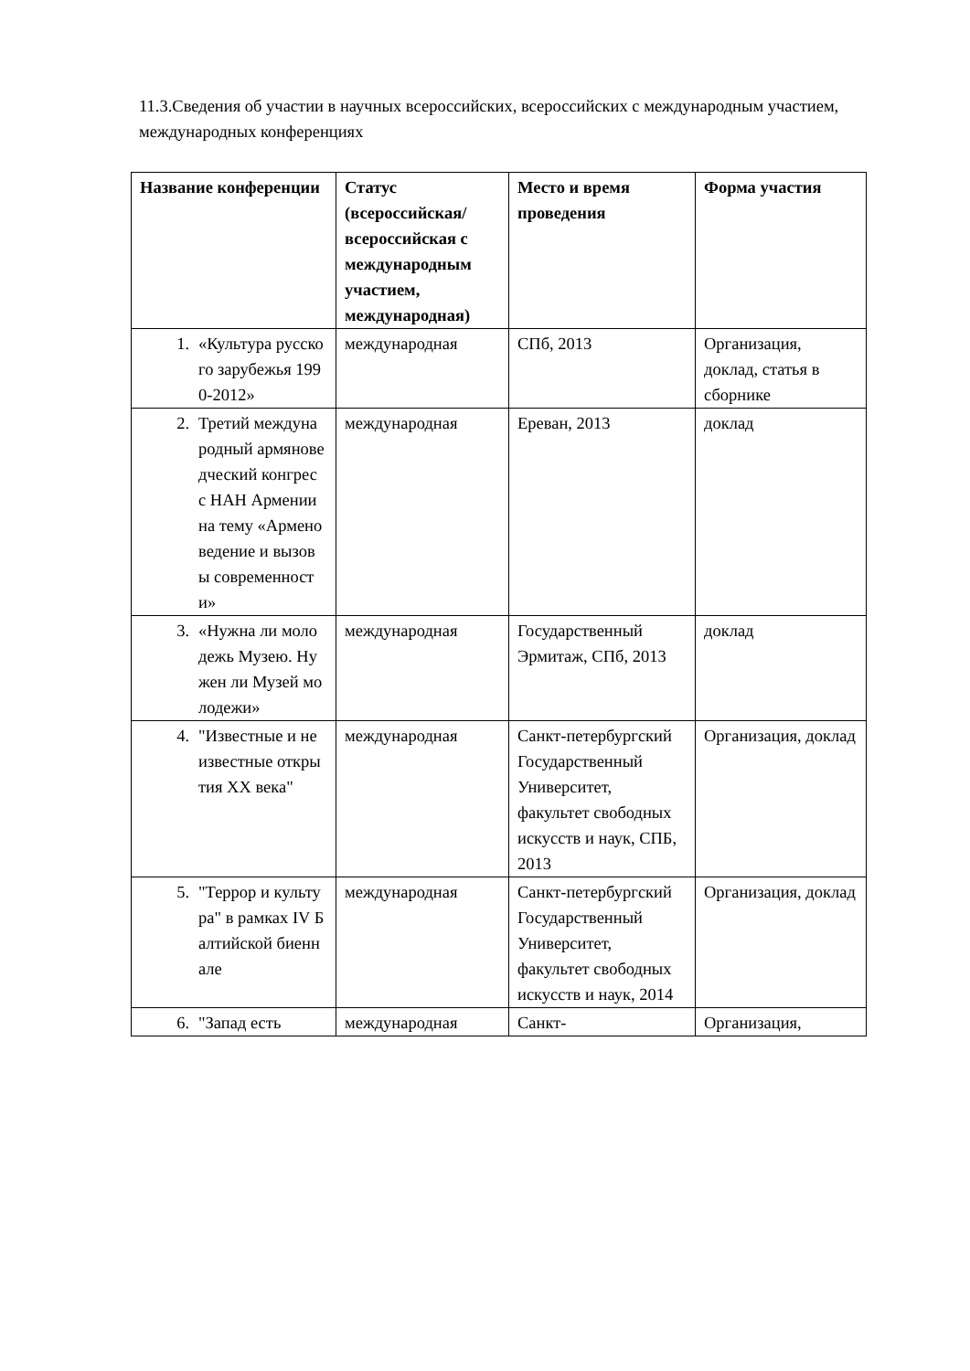11.3.Сведения об участии в научных всероссийских, всероссийских с международным участием, международных конференциях
| Название конференции | Статус (всероссийская/ всероссийская с международным участием, международная) | Место и время проведения | Форма участия |
| --- | --- | --- | --- |
| 1. «Культура русского зарубежья 1990-2012» | международная | СПб, 2013 | Организация, доклад, статья в сборнике |
| 2. Третий международный армяноведческий конгресс НАН Армении на тему «Арменоведение и вызовы современности» | международная | Ереван, 2013 | доклад |
| 3. «Нужна ли молодежь Музею. Нужен ли Музей молодежи» | международная | Государственный Эрмитаж, СПб, 2013 | доклад |
| 4. "Известные и неизвестные открытия XX века" | международная | Санкт-петербургский Государственный Университет, факультет свободных искусств и наук, СПБ, 2013 | Организация, доклад |
| 5. "Террор и культура" в рамках IV Балтийской биеннале | международная | Санкт-петербургский Государственный Университет, факультет свободных искусств и наук, 2014 | Организация, доклад |
| 6. "Запад есть | международная | Санкт- | Организация, |